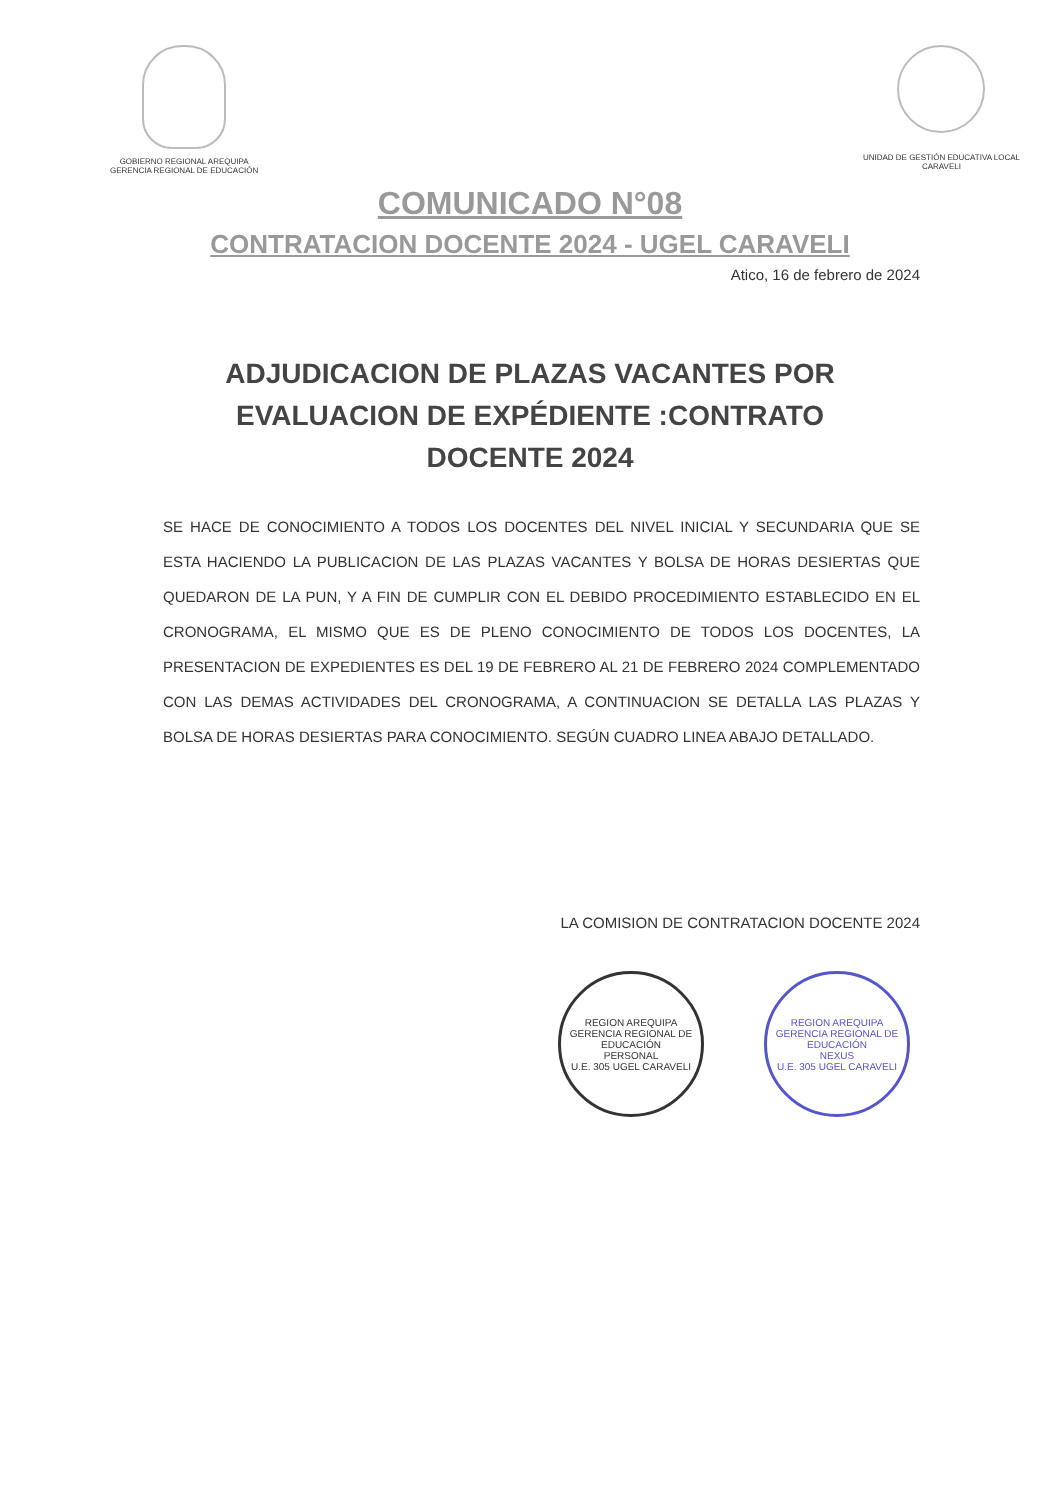GOBIERNO REGIONAL AREQUIPA
GERENCIA REGIONAL DE EDUCACIÓN
UNIDAD DE GESTIÓN EDUCATIVA LOCAL
CARAVELI
COMUNICADO N°08
CONTRATACION DOCENTE 2024 - UGEL CARAVELI
Atico, 16 de febrero de 2024
ADJUDICACION DE PLAZAS VACANTES POR EVALUACION DE EXPÉDIENTE :CONTRATO DOCENTE 2024
SE HACE DE CONOCIMIENTO A TODOS LOS DOCENTES DEL NIVEL INICIAL Y SECUNDARIA QUE SE ESTA HACIENDO LA PUBLICACION DE LAS PLAZAS VACANTES Y BOLSA DE HORAS DESIERTAS QUE QUEDARON DE LA PUN, Y A FIN DE CUMPLIR CON EL DEBIDO PROCEDIMIENTO ESTABLECIDO EN EL CRONOGRAMA, EL MISMO QUE ES DE PLENO CONOCIMIENTO DE TODOS LOS DOCENTES, LA PRESENTACION DE EXPEDIENTES ES DEL 19 DE FEBRERO AL 21 DE FEBRERO 2024 COMPLEMENTADO CON LAS DEMAS ACTIVIDADES DEL CRONOGRAMA, A CONTINUACION SE DETALLA LAS PLAZAS Y BOLSA DE HORAS DESIERTAS PARA CONOCIMIENTO. SEGÚN CUADRO LINEA ABAJO DETALLADO.
LA COMISION DE CONTRATACION DOCENTE 2024
REGION AREQUIPA
GERENCIA REGIONAL DE EDUCACIÓN
PERSONAL
U.E. 305 UGEL CARAVELI
REGION AREQUIPA
GERENCIA REGIONAL DE EDUCACIÓN
NEXUS
U.E. 305 UGEL CARAVELI